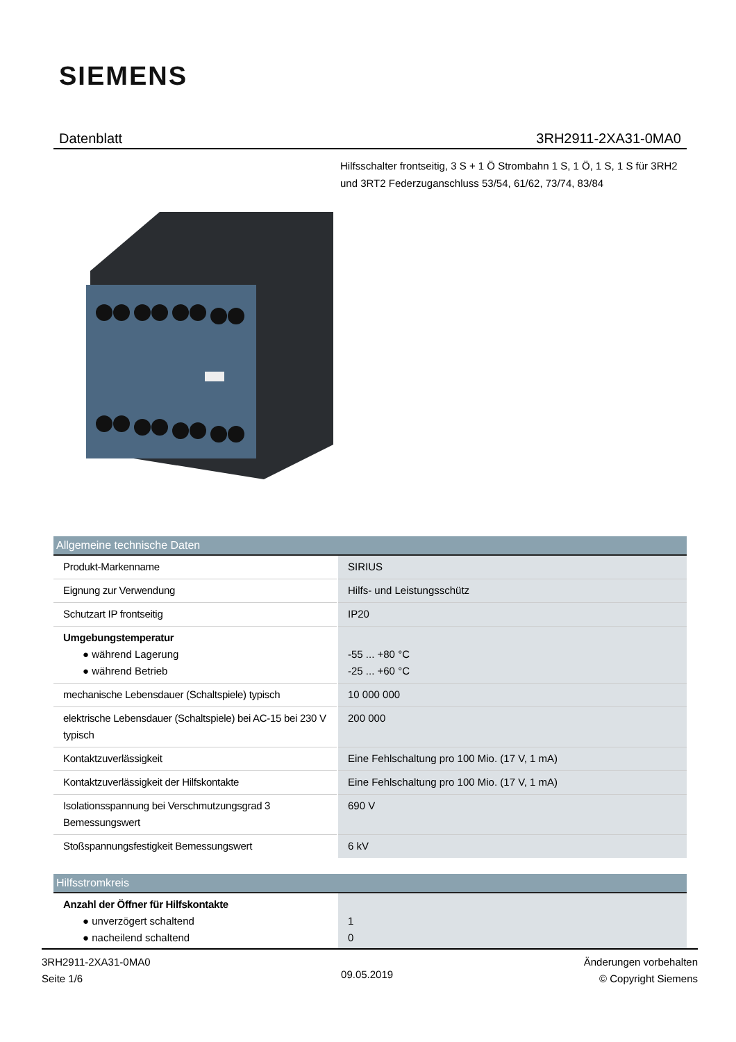SIEMENS
Datenblatt 3RH2911-2XA31-0MA0
Hilfsschalter frontseitig, 3 S + 1 Ö Strombahn 1 S, 1 Ö, 1 S, 1 S für 3RH2 und 3RT2 Federzuganschluss 53/54, 61/62, 73/74, 83/84
| Allgemeine technische Daten | |
| --- | --- |
| Produkt-Markenname | SIRIUS |
| Eignung zur Verwendung | Hilfs- und Leistungsschütz |
| Schutzart IP frontseitig | IP20 |
| Umgebungstemperatur ● während Lagerung ● während Betrieb | -55 ... +80 °C -25 ... +60 °C |
| mechanische Lebensdauer (Schaltspiele) typisch | 10 000 000 |
| elektrische Lebensdauer (Schaltspiele) bei AC-15 bei 230 V typisch | 200 000 |
| Kontaktzuverlässigkeit | Eine Fehlschaltung pro 100 Mio. (17 V, 1 mA) |
| Kontaktzuverlässigkeit der Hilfskontakte | Eine Fehlschaltung pro 100 Mio. (17 V, 1 mA) |
| Isolationsspannung bei Verschmutzungsgrad 3 Bemessungswert | 690 V |
| Stoßspannungsfestigkeit Bemessungswert | 6 kV |
| Hilfsstromkreis | |
| Anzahl der Öffner für Hilfskontakte ● unverzögert schaltend ● nacheilend schaltend | 1 0 |
3RH2911-2XA31-0MA0
Seite 1/6
09.05.2019
Änderungen vorbehalten
© Copyright Siemens